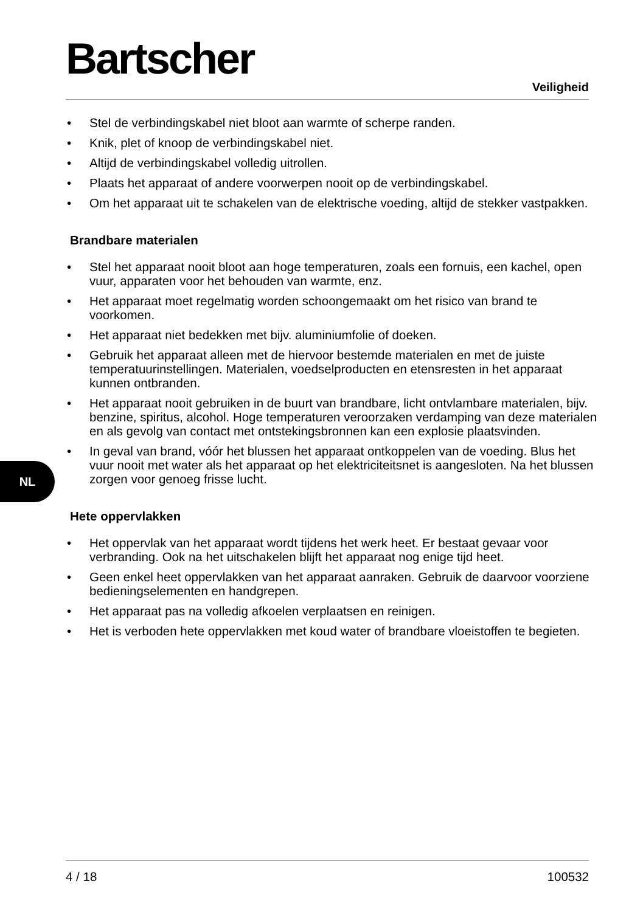Bartscher
Veiligheid
• Stel de verbindingskabel niet bloot aan warmte of scherpe randen.
• Knik, plet of knoop de verbindingskabel niet.
• Altijd de verbindingskabel volledig uitrollen.
• Plaats het apparaat of andere voorwerpen nooit op de verbindingskabel.
• Om het apparaat uit te schakelen van de elektrische voeding, altijd de stekker vastpakken.
Brandbare materialen
• Stel het apparaat nooit bloot aan hoge temperaturen, zoals een fornuis, een kachel, open vuur, apparaten voor het behouden van warmte, enz.
• Het apparaat moet regelmatig worden schoongemaakt om het risico van brand te voorkomen.
• Het apparaat niet bedekken met bijv. aluminiumfolie of doeken.
• Gebruik het apparaat alleen met de hiervoor bestemde materialen en met de juiste temperatuurinstellingen. Materialen, voedselproducten en etensresten in het apparaat kunnen ontbranden.
• Het apparaat nooit gebruiken in de buurt van brandbare, licht ontvlambare materialen, bijv. benzine, spiritus, alcohol. Hoge temperaturen veroorzaken verdamping van deze materialen en als gevolg van contact met ontstekingsbronnen kan een explosie plaatsvinden.
• In geval van brand, vóór het blussen het apparaat ontkoppelen van de voeding. Blus het vuur nooit met water als het apparaat op het elektriciteitsnet is aangesloten. Na het blussen zorgen voor genoeg frisse lucht.
Hete oppervlakken
• Het oppervlak van het apparaat wordt tijdens het werk heet. Er bestaat gevaar voor verbranding. Ook na het uitschakelen blijft het apparaat nog enige tijd heet.
• Geen enkel heet oppervlakken van het apparaat aanraken. Gebruik de daarvoor voorziene bedieningselementen en handgrepen.
• Het apparaat pas na volledig afkoelen verplaatsen en reinigen.
• Het is verboden hete oppervlakken met koud water of brandbare vloeistoffen te begieten.
NL
4 / 18 100532